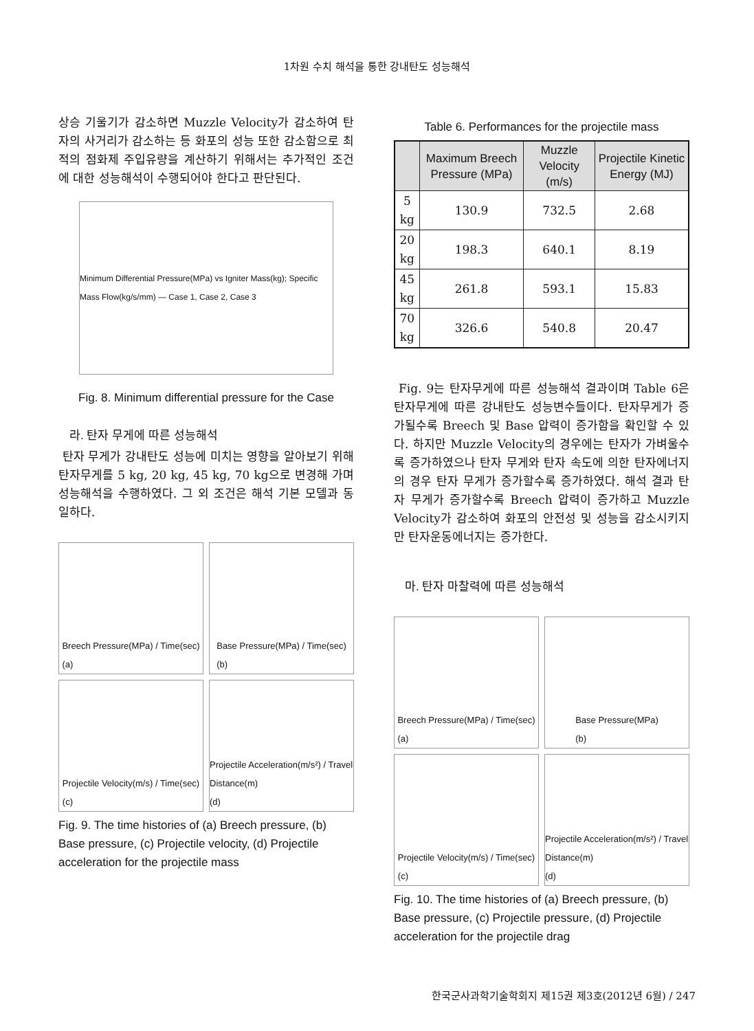1차원 수치 해석을 통한 강내탄도 성능해석
상승 기울기가 감소하면 Muzzle Velocity가 감소하여 탄자의 사거리가 감소하는 등 화포의 성능 또한 감소함으로 최적의 점화제 주입유량을 계산하기 위해서는 추가적인 조건에 대한 성능해석이 수행되어야 한다고 판단된다.
Minimum Differential Pressure(MPa) vs Igniter Mass(kg); Specific Mass Flow(kg/s/mm) — Case 1, Case 2, Case 3
Fig. 8. Minimum differential pressure for the Case
라. 탄자 무게에 따른 성능해석
탄자 무게가 강내탄도 성능에 미치는 영향을 알아보기 위해 탄자무게를 5 kg, 20 kg, 45 kg, 70 kg으로 변경해 가며 성능해석을 수행하였다. 그 외 조건은 해석 기본 모델과 동일하다.
Breech Pressure(MPa) / Time(sec)
(a)
Base Pressure(MPa) / Time(sec)
(b)
Projectile Velocity(m/s) / Time(sec)
(c)
Projectile Acceleration(m/s²) / Travel Distance(m)
(d)
Fig. 9. The time histories of (a) Breech pressure, (b) Base pressure, (c) Projectile velocity, (d) Projectile acceleration for the projectile mass
Table 6. Performances for the projectile mass
| | Maximum Breech Pressure (MPa) | Muzzle Velocity (m/s) | Projectile Kinetic Energy (MJ) |
| --- | --- | --- | --- |
| 5 kg | 130.9 | 732.5 | 2.68 |
| 20 kg | 198.3 | 640.1 | 8.19 |
| 45 kg | 261.8 | 593.1 | 15.83 |
| 70 kg | 326.6 | 540.8 | 20.47 |
Fig. 9는 탄자무게에 따른 성능해석 결과이며 Table 6은 탄자무게에 따른 강내탄도 성능변수들이다. 탄자무게가 증가될수록 Breech 및 Base 압력이 증가함을 확인할 수 있다. 하지만 Muzzle Velocity의 경우에는 탄자가 가벼울수록 증가하였으나 탄자 무게와 탄자 속도에 의한 탄자에너지의 경우 탄자 무게가 증가할수록 증가하였다. 해석 결과 탄자 무게가 증가할수록 Breech 압력이 증가하고 Muzzle Velocity가 감소하여 화포의 안전성 및 성능을 감소시키지만 탄자운동에너지는 증가한다.
마. 탄자 마찰력에 따른 성능해석
Breech Pressure(MPa) / Time(sec)
(a)
Base Pressure(MPa)
(b)
Projectile Velocity(m/s) / Time(sec)
(c)
Projectile Acceleration(m/s²) / Travel Distance(m)
(d)
Fig. 10. The time histories of (a) Breech pressure, (b) Base pressure, (c) Projectile pressure, (d) Projectile acceleration for the projectile drag
한국군사과학기술학회지 제15권 제3호(2012년 6월) / 247